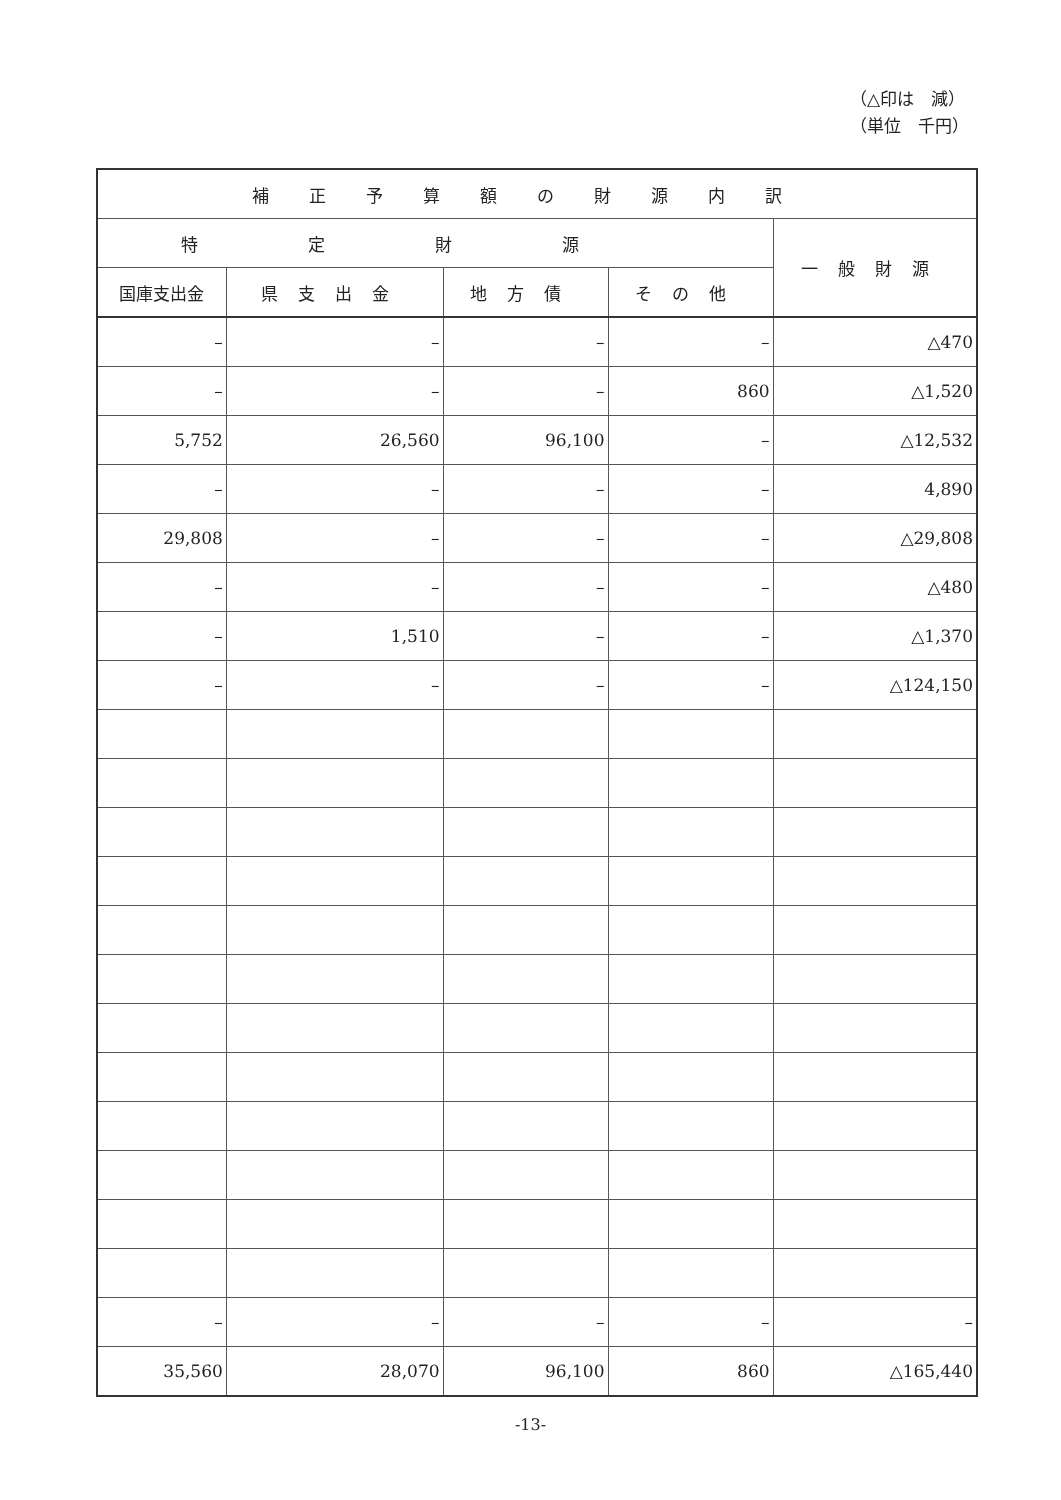（△印は　減）
（単位　千円）
| 補正予算額の財源内訳 | | | | |
| --- | --- | --- | --- | --- |
| 特定財源 | | | | 一般財源 |
| 国庫支出金 | 県支出金 | 地方債 | その他 | |
| – | – | – | – | △470 |
| – | – | – | 860 | △1,520 |
| 5,752 | 26,560 | 96,100 | – | △12,532 |
| – | – | – | – | 4,890 |
| 29,808 | – | – | – | △29,808 |
| – | – | – | – | △480 |
| – | 1,510 | – | – | △1,370 |
| – | – | – | – | △124,150 |
| – | – | – | – | – |
| 35,560 | 28,070 | 96,100 | 860 | △165,440 |
-13-